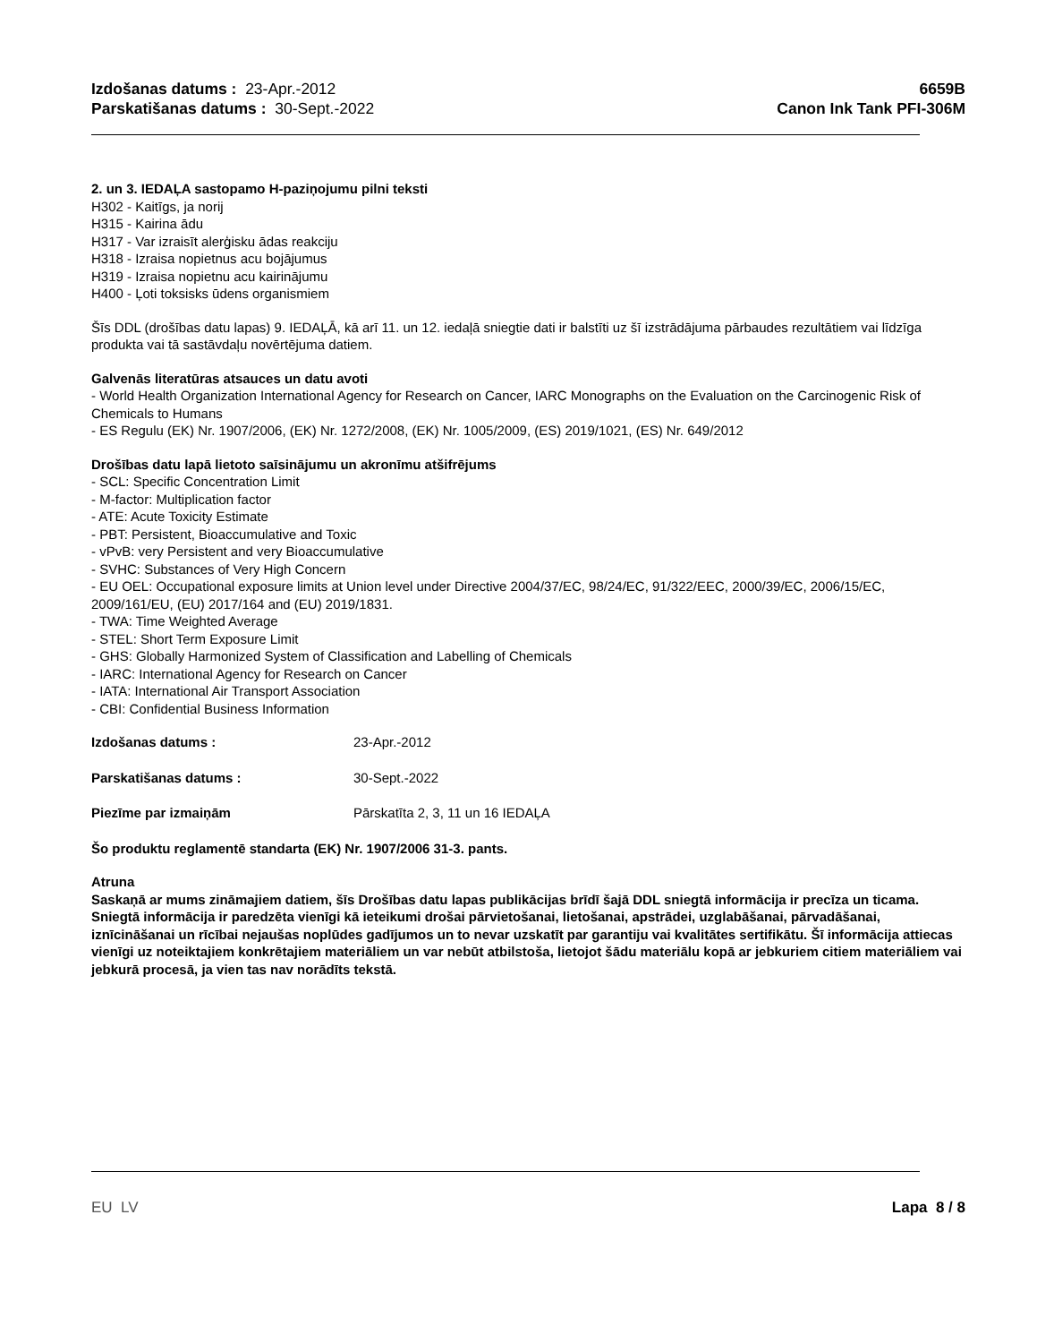Izdošanas datums : 23-Apr.-2012
Parskatišanas datums : 30-Sept.-2022
6659B
Canon Ink Tank PFI-306M
2. un 3. IEDAĻA sastopamo H-paziņojumu pilni teksti
H302 - Kaitīgs, ja norij
H315 - Kairina ādu
H317 - Var izraisīt alerģisku ādas reakciju
H318 - Izraisa nopietnus acu bojājumus
H319 - Izraisa nopietnu acu kairinājumu
H400 - Ļoti toksisks ūdens organismiem
Šīs DDL (drošības datu lapas) 9. IEDAĻĀ, kā arī 11. un 12. iedaļā sniegtie dati ir balstīti uz šī izstrādājuma pārbaudes rezultātiem vai līdzīga produkta vai tā sastāvdaļu novērtējuma datiem.
Galvenās literatūras atsauces un datu avoti
- World Health Organization International Agency for Research on Cancer, IARC Monographs on the Evaluation on the Carcinogenic Risk of Chemicals to Humans
- ES Regulu (EK) Nr. 1907/2006, (EK) Nr. 1272/2008, (EK) Nr. 1005/2009, (ES) 2019/1021, (ES) Nr. 649/2012
Drošības datu lapā lietoto saīsinājumu un akronīmu atšifrējums
- SCL: Specific Concentration Limit
- M-factor: Multiplication factor
- ATE: Acute Toxicity Estimate
- PBT: Persistent, Bioaccumulative and Toxic
- vPvB: very Persistent and very Bioaccumulative
- SVHC: Substances of Very High Concern
- EU OEL: Occupational exposure limits at Union level under Directive 2004/37/EC, 98/24/EC, 91/322/EEC, 2000/39/EC, 2006/15/EC, 2009/161/EU, (EU) 2017/164 and (EU) 2019/1831.
- TWA: Time Weighted Average
- STEL: Short Term Exposure Limit
- GHS: Globally Harmonized System of Classification and Labelling of Chemicals
- IARC: International Agency for Research on Cancer
- IATA: International Air Transport Association
- CBI: Confidential Business Information
Izdošanas datums : 23-Apr.-2012
Parskatišanas datums : 30-Sept.-2022
Piezīme par izmaiņām Pārskatīta 2, 3, 11 un 16 IEDAĻA
Šo produktu reglamentē standarta (EK) Nr. 1907/2006 31-3. pants.
Atruna
Saskaņā ar mums zināmajiem datiem, šīs Drošības datu lapas publikācijas brīdī šajā DDL sniegtā informācija ir precīza un ticama. Sniegtā informācija ir paredzēta vienīgi kā ieteikumi drošai pārvietošanai, lietošanai, apstrādei, uzglabāšanai, pārvadāšanai, iznīcināšanai un rīcībai nejaušas noplūdes gadījumos un to nevar uzskatīt par garantiju vai kvalitātes sertifikātu. Šī informācija attiecas vienīgi uz noteiktajiem konkrētajiem materiāliem un var nebūt atbilstoša, lietojot šādu materiālu kopā ar jebkuriem citiem materiāliem vai jebkurā procesā, ja vien tas nav norādīts tekstā.
EU LV Lapa 8 / 8